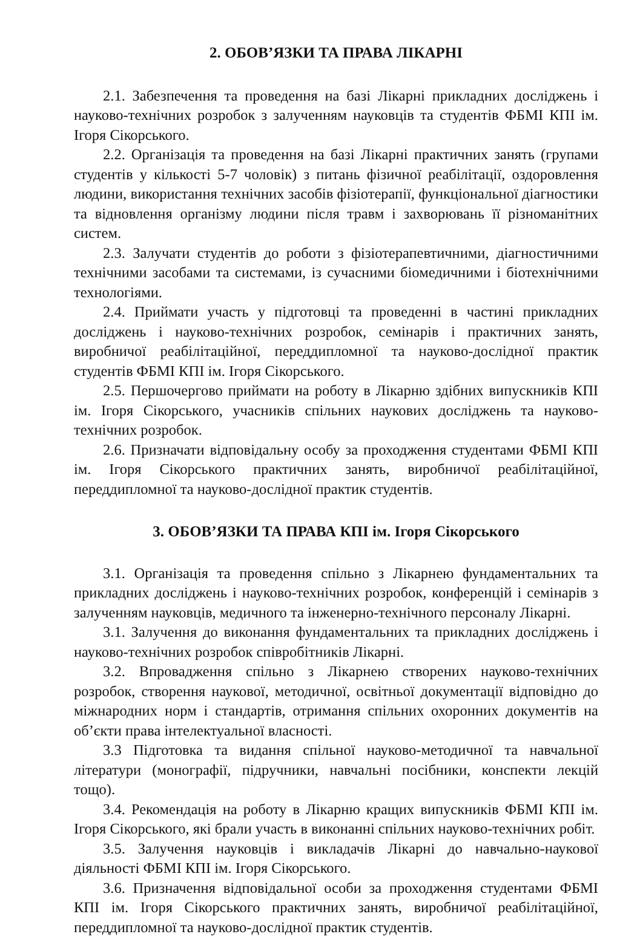2. ОБОВ’ЯЗКИ ТА ПРАВА ЛІКАРНІ
2.1. Забезпечення та проведення на базі Лікарні прикладних досліджень і науково-технічних розробок з залученням науковців та студентів ФБМІ КПІ ім. Ігоря Сікорського.
2.2. Організація та проведення на базі Лікарні практичних занять (групами студентів у кількості 5-7 чоловік) з питань фізичної реабілітації, оздоровлення людини, використання технічних засобів фізіотерапії, функціональної діагностики та відновлення організму людини після травм і захворювань її різноманітних систем.
2.3. Залучати студентів до роботи з фізіотерапевтичними, діагностичними технічними засобами та системами, із сучасними біомедичними і біотехнічними технологіями.
2.4. Приймати участь у підготовці та проведенні в частині прикладних досліджень і науково-технічних розробок, семінарів і практичних занять, виробничої реабілітаційної, переддипломної та науково-дослідної практик студентів ФБМІ КПІ ім. Ігоря Сікорського.
2.5. Першочергово приймати на роботу в Лікарню здібних випускників КПІ ім. Ігоря Сікорського, учасників спільних наукових досліджень та науково-технічних розробок.
2.6. Призначати відповідальну особу за проходження студентами ФБМІ КПІ ім. Ігоря Сікорського практичних занять, виробничої реабілітаційної, переддипломної та науково-дослідної практик студентів.
3. ОБОВ’ЯЗКИ ТА ПРАВА КПІ ім. Ігоря Сікорського
3.1. Організація та проведення спільно з Лікарнею фундаментальних та прикладних досліджень і науково-технічних розробок, конференцій і семінарів з залученням науковців, медичного та інженерно-технічного персоналу Лікарні.
3.1. Залучення до виконання фундаментальних та прикладних досліджень і науково-технічних розробок співробітників Лікарні.
3.2. Впровадження спільно з Лікарнею створених науково-технічних розробок, створення наукової, методичної, освітньої документації відповідно до міжнародних норм і стандартів, отримання спільних охоронних документів на об’єкти права інтелектуальної власності.
3.3 Підготовка та видання спільної науково-методичної та навчальної літератури (монографії, підручники, навчальні посібники, конспекти лекцій тощо).
3.4. Рекомендація на роботу в Лікарню кращих випускників ФБМІ КПІ ім. Ігоря Сікорського, які брали участь в виконанні спільних науково-технічних робіт.
3.5. Залучення науковців і викладачів Лікарні до навчально-наукової діяльності ФБМІ КПІ ім. Ігоря Сікорського.
3.6. Призначення відповідальної особи за проходження студентами ФБМІ КПІ ім. Ігоря Сікорського практичних занять, виробничої реабілітаційної, переддипломної та науково-дослідної практик студентів.